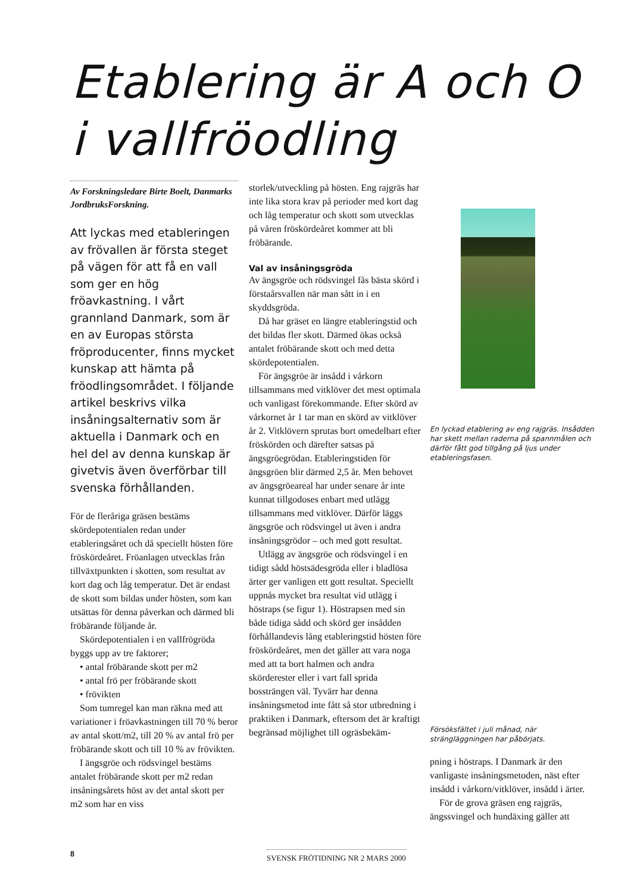Etablering är A och O
i vallfröodling
Av Forskningsledare Birte Boelt, Danmarks JordbruksForskning.
Att lyckas med etableringen av frövallen är första steget på vägen för att få en vall som ger en hög fröavkastning. I vårt grannland Danmark, som är en av Europas största fröproducenter, finns mycket kunskap att hämta på fröodlingsområdet. I följande artikel beskrivs vilka insåningsalternativ som är aktuella i Danmark och en hel del av denna kunskap är givetvis även överförbar till svenska förhållanden.
För de fleråriga gräsen bestäms skördepotentialen redan under etableringsåret och då speciellt hösten före fröskördeåret. Fröanlagen utvecklas från tillväxtpunkten i skotten, som resultat av kort dag och låg temperatur. Det är endast de skott som bildas under hösten, som kan utsättas för denna påverkan och därmed bli fröbärande följande år.
Skördepotentialen i en vallfrögröda byggs upp av tre faktorer;
• antal fröbärande skott per m2
• antal frö per fröbärande skott
• frövikten
Som tumregel kan man räkna med att variationer i fröavkastningen till 70 % beror av antal skott/m2, till 20 % av antal frö per fröbärande skott och till 10 % av frövikten.
I ängsgröe och rödsvingel bestäms antalet fröbärande skott per m2 redan insåningsårets höst av det antal skott per m2 som har en viss
storlek/utveckling på hösten. Eng rajgräs har inte lika stora krav på perioder med kort dag och låg temperatur och skott som utvecklas på våren fröskördeåret kommer att bli fröbärande.
Val av insåningsgröda
Av ängsgröe och rödsvingel fås bästa skörd i förstaårsvallen när man sått in i en skyddsgröda.
Då har gräset en längre etableringstid och det bildas fler skott. Därmed ökas också antalet fröbärande skott och med detta skördepotentialen.
För ängsgröe är insådd i vårkorn tillsammans med vitklöver det mest optimala och vanligast förekommande. Efter skörd av vårkornet år 1 tar man en skörd av vitklöver år 2. Vitklövern sprutas bort omedelbart efter fröskörden och därefter satsas på ängsgröegrödan. Etableringstiden för ängsgröen blir därmed 2,5 år. Men behovet av ängsgröeareal har under senare år inte kunnat tillgodoses enbart med utlägg tillsammans med vitklöver. Därför läggs ängsgröe och rödsvingel ut även i andra insåningsgrödor – och med gott resultat.
Utlägg av ängsgröe och rödsvingel i en tidigt sådd höstsädesgröda eller i bladlösa ärter ger vanligen ett gott resultat. Speciellt uppnås mycket bra resultat vid utlägg i höstraps (se figur 1). Höstrapsen med sin både tidiga sådd och skörd ger insådden förhållandevis lång etableringstid hösten före fröskördeåret, men det gäller att vara noga med att ta bort halmen och andra skörderester eller i vart fall sprida bossträngen väl. Tyvärr har denna insåningsmetod inte fått så stor utbredning i praktiken i Danmark, eftersom det är kraftigt begränsad möjlighet till ogräsbekäm-
En lyckad etablering av eng rajgräs. Insådden har skett mellan raderna på spannmålen och därför fått god tillgång på ljus under etableringsfasen.
Försöksfältet i juli månad, när strängläggningen har påbörjats.
pning i höstraps. I Danmark är den vanligaste insåningsmetoden, näst efter insådd i vårkorn/vitklöver, insådd i ärter.
För de grova gräsen eng rajgräs, ängssvingel och hundäxing gäller att
8 SVENSK FRÖTIDNING NR 2 MARS 2000